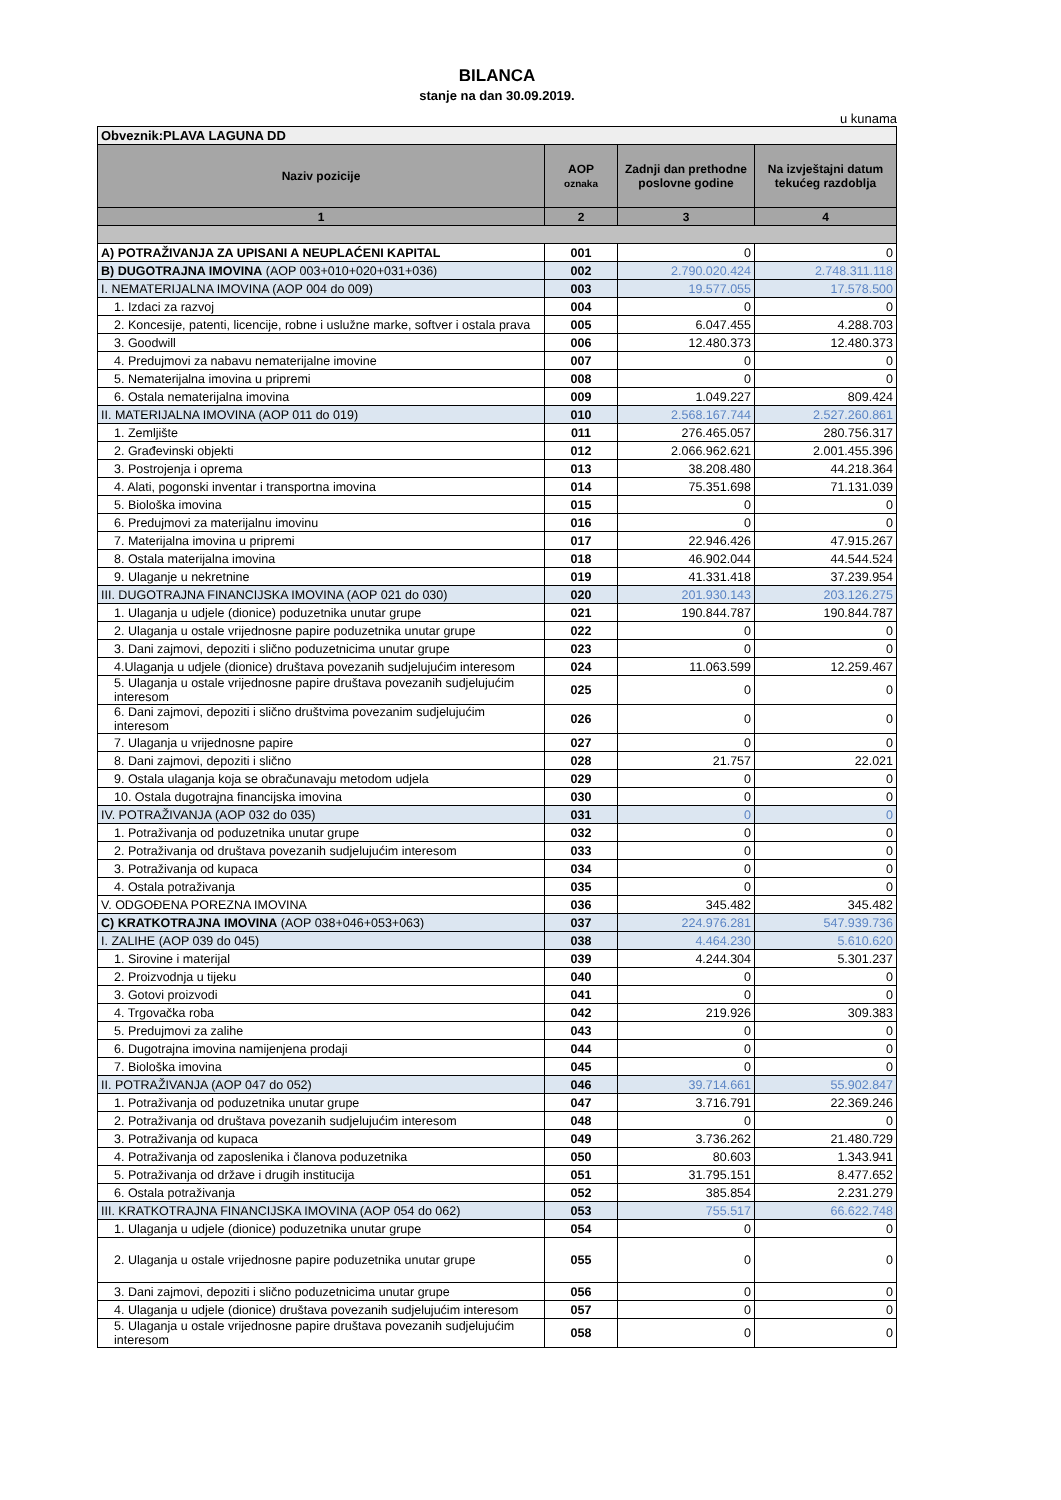BILANCA
stanje na dan 30.09.2019.
u kunama
| Obveznik:PLAVA LAGUNA DD | | | |
| Naziv pozicije | AOP oznaka | Zadnji dan prethodne poslovne godine | Na izvještajni datum tekućeg razdoblja |
| 1 | 2 | 3 | 4 |
| A) POTRAŽIVANJA ZA UPISANI A NEUPLAĆENI KAPITAL | 001 | 0 | 0 |
| B) DUGOTRAJNA IMOVINA (AOP 003+010+020+031+036) | 002 | 2.790.020.424 | 2.748.311.118 |
| I. NEMATERIJALNA IMOVINA (AOP 004 do 009) | 003 | 19.577.055 | 17.578.500 |
| 1. Izdaci za razvoj | 004 | 0 | 0 |
| 2. Koncesije, patenti, licencije, robne i uslužne marke, softver i ostala prava | 005 | 6.047.455 | 4.288.703 |
| 3. Goodwill | 006 | 12.480.373 | 12.480.373 |
| 4. Predujmovi za nabavu nematerijalne imovine | 007 | 0 | 0 |
| 5. Nematerijalna imovina u pripremi | 008 | 0 | 0 |
| 6. Ostala nematerijalna imovina | 009 | 1.049.227 | 809.424 |
| II. MATERIJALNA IMOVINA (AOP 011 do 019) | 010 | 2.568.167.744 | 2.527.260.861 |
| 1. Zemljište | 011 | 276.465.057 | 280.756.317 |
| 2. Građevinski objekti | 012 | 2.066.962.621 | 2.001.455.396 |
| 3. Postrojenja i oprema | 013 | 38.208.480 | 44.218.364 |
| 4. Alati, pogonski inventar i transportna imovina | 014 | 75.351.698 | 71.131.039 |
| 5. Biološka imovina | 015 | 0 | 0 |
| 6. Predujmovi za materijalnu imovinu | 016 | 0 | 0 |
| 7. Materijalna imovina u pripremi | 017 | 22.946.426 | 47.915.267 |
| 8. Ostala materijalna imovina | 018 | 46.902.044 | 44.544.524 |
| 9. Ulaganje u nekretnine | 019 | 41.331.418 | 37.239.954 |
| III. DUGOTRAJNA FINANCIJSKA IMOVINA (AOP 021 do 030) | 020 | 201.930.143 | 203.126.275 |
| 1. Ulaganja u udjele (dionice) poduzetnika unutar grupe | 021 | 190.844.787 | 190.844.787 |
| 2. Ulaganja u ostale vrijednosne papire poduzetnika unutar grupe | 022 | 0 | 0 |
| 3. Dani zajmovi, depoziti i slično poduzetnicima unutar grupe | 023 | 0 | 0 |
| 4.Ulaganja u udjele (dionice) društava povezanih sudjelujućim interesom | 024 | 11.063.599 | 12.259.467 |
| 5. Ulaganja u ostale vrijednosne papire društava povezanih sudjelujućim interesom | 025 | 0 | 0 |
| 6. Dani zajmovi, depoziti i slično društvima povezanim sudjelujućim interesom | 026 | 0 | 0 |
| 7. Ulaganja u vrijednosne papire | 027 | 0 | 0 |
| 8. Dani zajmovi, depoziti i slično | 028 | 21.757 | 22.021 |
| 9. Ostala ulaganja koja se obračunavaju metodom udjela | 029 | 0 | 0 |
| 10. Ostala dugotrajna financijska imovina | 030 | 0 | 0 |
| IV. POTRAŽIVANJA (AOP 032 do 035) | 031 | 0 | 0 |
| 1. Potraživanja od poduzetnika unutar grupe | 032 | 0 | 0 |
| 2. Potraživanja od društava povezanih sudjelujućim interesom | 033 | 0 | 0 |
| 3. Potraživanja od kupaca | 034 | 0 | 0 |
| 4. Ostala potraživanja | 035 | 0 | 0 |
| V. ODGOĐENA POREZNA IMOVINA | 036 | 345.482 | 345.482 |
| C) KRATKOTRAJNA IMOVINA (AOP 038+046+053+063) | 037 | 224.976.281 | 547.939.736 |
| I. ZALIHE (AOP 039 do 045) | 038 | 4.464.230 | 5.610.620 |
| 1. Sirovine i materijal | 039 | 4.244.304 | 5.301.237 |
| 2. Proizvodnja u tijeku | 040 | 0 | 0 |
| 3. Gotovi proizvodi | 041 | 0 | 0 |
| 4. Trgovačka roba | 042 | 219.926 | 309.383 |
| 5. Predujmovi za zalihe | 043 | 0 | 0 |
| 6. Dugotrajna imovina namijenjena prodaji | 044 | 0 | 0 |
| 7. Biološka imovina | 045 | 0 | 0 |
| II. POTRAŽIVANJA (AOP 047 do 052) | 046 | 39.714.661 | 55.902.847 |
| 1. Potraživanja od poduzetnika unutar grupe | 047 | 3.716.791 | 22.369.246 |
| 2. Potraživanja od društava povezanih sudjelujućim interesom | 048 | 0 | 0 |
| 3. Potraživanja od kupaca | 049 | 3.736.262 | 21.480.729 |
| 4. Potraživanja od zaposlenika i članova poduzetnika | 050 | 80.603 | 1.343.941 |
| 5. Potraživanja od države i drugih institucija | 051 | 31.795.151 | 8.477.652 |
| 6. Ostala potraživanja | 052 | 385.854 | 2.231.279 |
| III. KRATKOTRAJNA FINANCIJSKA IMOVINA (AOP 054 do 062) | 053 | 755.517 | 66.622.748 |
| 1. Ulaganja u udjele (dionice) poduzetnika unutar grupe | 054 | 0 | 0 |
| 2. Ulaganja u ostale vrijednosne papire poduzetnika unutar grupe | 055 | 0 | 0 |
| 3. Dani zajmovi, depoziti i slično poduzetnicima unutar grupe | 056 | 0 | 0 |
| 4. Ulaganja u udjele (dionice) društava povezanih sudjelujućim interesom | 057 | 0 | 0 |
| 5. Ulaganja u ostale vrijednosne papire društava povezanih sudjelujućim interesom | 058 | 0 | 0 |